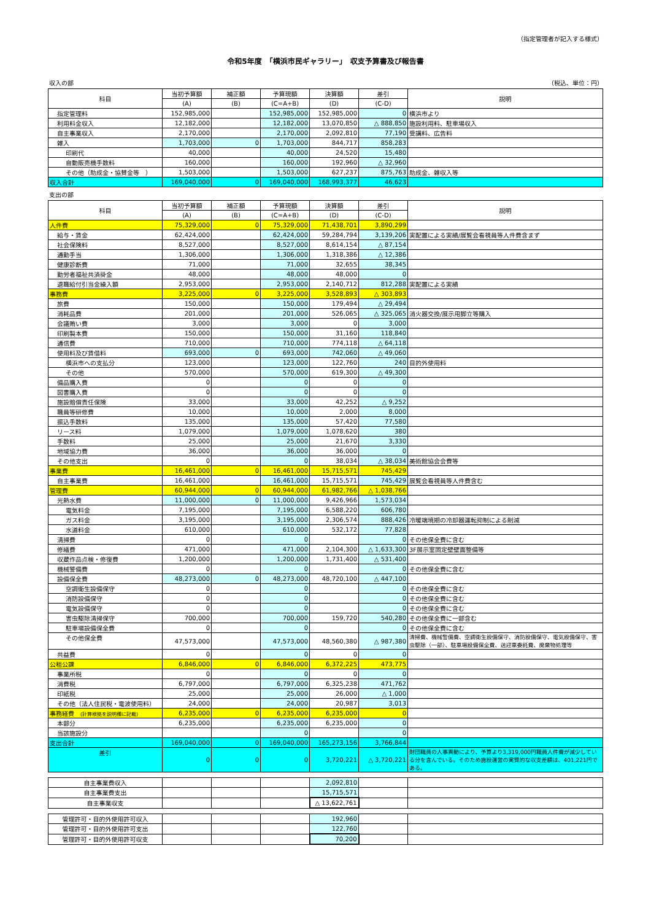（指定管理者が記入する様式）
令和5年度　「横浜市民ギャラリー」　収支予算書及び報告書
収入の部 （税込、単位：円）
| 科目 | 当初予算額 | 補正額 | 予算現額 | 決算額 | 差引 | 説明 |
| --- | --- | --- | --- | --- | --- | --- |
| | (A) | (B) | (C=A+B) | (D) | (C-D) | |
| 指定管理料 | 152,985,000 | | 152,985,000 | 152,985,000 | 0 | 横浜市より |
| 利用料金収入 | 12,182,000 | | 12,182,000 | 13,070,850 | △ 888,850 | 施設利用料、駐車場収入 |
| 自主事業収入 | 2,170,000 | | 2,170,000 | 2,092,810 | 77,190 | 受講料、広告料 |
| 雑入 | 1,703,000 | 0 | 1,703,000 | 844,717 | 858,283 | |
| 印刷代 | 40,000 | | 40,000 | 24,520 | 15,480 | |
| 自動販売機手数料 | 160,000 | | 160,000 | 192,960 | △ 32,960 | |
| その他（助成金・協賛金等 ） | 1,503,000 | | 1,503,000 | 627,237 | 875,763 | 助成金、雑収入等 |
| 収入合計 | 169,040,000 | 0 | 169,040,000 | 168,993,377 | 46,623 | |
支出の部
| 科目 | 当初予算額 | 補正額 | 予算現額 | 決算額 | 差引 | 説明 |
| --- | --- | --- | --- | --- | --- | --- |
| | (A) | (B) | (C=A+B) | (D) | (C-D) | |
| 人件費 | 75,329,000 | 0 | 75,329,000 | 71,438,701 | 3,890,299 | |
| 給与・賃金 | 62,424,000 | | 62,424,000 | 59,284,794 | 3,139,206 | 実配置による実績/展覧会看視員等人件費含まず |
| 社会保険料 | 8,527,000 | | 8,527,000 | 8,614,154 | △ 87,154 | |
| 通勤手当 | 1,306,000 | | 1,306,000 | 1,318,386 | △ 12,386 | |
| 健康診断費 | 71,000 | | 71,000 | 32,655 | 38,345 | |
| 勤労者福祉共済掛金 | 48,000 | | 48,000 | 48,000 | 0 | |
| 退職給付引当金繰入額 | 2,953,000 | | 2,953,000 | 2,140,712 | 812,288 | 実配置による実績 |
| 事務費 | 3,225,000 | 0 | 3,225,000 | 3,528,893 | △ 303,893 | |
| 旅費 | 150,000 | | 150,000 | 179,494 | △ 29,494 | |
| 消耗品費 | 201,000 | | 201,000 | 526,065 | △ 325,065 | 消火器交換/展示用脚立等購入 |
| 会議賄い費 | 3,000 | | 3,000 | 0 | 3,000 | |
| 印刷製本費 | 150,000 | | 150,000 | 31,160 | 118,840 | |
| 通信費 | 710,000 | | 710,000 | 774,118 | △ 64,118 | |
| 使用料及び賃借料 | 693,000 | 0 | 693,000 | 742,060 | △ 49,060 | |
| 横浜市への支払分 | 123,000 | | 123,000 | 122,760 | 240 | 目的外使用料 |
| その他 | 570,000 | | 570,000 | 619,300 | △ 49,300 | |
| 備品購入費 | 0 | | 0 | 0 | 0 | |
| 図書購入費 | 0 | | 0 | 0 | 0 | |
| 施設賠償責任保険 | 33,000 | | 33,000 | 42,252 | △ 9,252 | |
| 職員等研修費 | 10,000 | | 10,000 | 2,000 | 8,000 | |
| 振込手数料 | 135,000 | | 135,000 | 57,420 | 77,580 | |
| リース料 | 1,079,000 | | 1,079,000 | 1,078,620 | 380 | |
| 手数料 | 25,000 | | 25,000 | 21,670 | 3,330 | |
| 地域協力費 | 36,000 | | 36,000 | 36,000 | 0 | |
| その他支出 | 0 | | 0 | 38,034 | △ 38,034 | 美術館協会会費等 |
| 事業費 | 16,461,000 | 0 | 16,461,000 | 15,715,571 | 745,429 | |
| 自主事業費 | 16,461,000 | | 16,461,000 | 15,715,571 | 745,429 | 展覧会看視員等人件費含む |
| 管理費 | 60,944,000 | 0 | 60,944,000 | 61,982,766 | △ 1,038,766 | |
| 光熱水費 | 11,000,000 | 0 | 11,000,000 | 9,426,966 | 1,573,034 | |
| 電気料金 | 7,195,000 | | 7,195,000 | 6,588,220 | 606,780 | |
| ガス料金 | 3,195,000 | | 3,195,000 | 2,306,574 | 888,426 | 冷暖端境期の冷却器運転抑制による削減 |
| 水道料金 | 610,000 | | 610,000 | 532,172 | 77,828 | |
| 清掃費 | 0 | | 0 | | 0 | その他保全費に含む |
| 修繕費 | 471,000 | | 471,000 | 2,104,300 | △ 1,633,300 | 3F展示室固定壁壁面整備等 |
| 収蔵作品点検・修復費 | 1,200,000 | | 1,200,000 | 1,731,400 | △ 531,400 | |
| 機械警備費 | 0 | | 0 | | 0 | その他保全費に含む |
| 設備保全費 | 48,273,000 | 0 | 48,273,000 | 48,720,100 | △ 447,100 | |
| 空調衛生設備保守 | 0 | | 0 | | 0 | その他保全費に含む |
| 消防設備保守 | 0 | | 0 | | 0 | その他保全費に含む |
| 電気設備保守 | 0 | | 0 | | 0 | その他保全費に含む |
| 害虫駆除清掃保守 | 700,000 | | 700,000 | 159,720 | 540,280 | その他保全費に一部含む |
| 駐車場設備保全費 | 0 | | 0 | | 0 | その他保全費に含む |
| その他保全費 | 47,573,000 | | 47,573,000 | 48,560,380 | △ 987,380 | 清掃費、機械警備費、空調衛生設備保守、消防設備保守、電気設備保守、害虫駆除（一部）、駐車場設備保全費、送迎車委託費、廃棄物処理等 |
| 共益費 | 0 | | 0 | 0 | 0 | |
| 公租公課 | 6,846,000 | 0 | 6,846,000 | 6,372,225 | 473,775 | |
| 事業所税 | 0 | | 0 | 0 | 0 | |
| 消費税 | 6,797,000 | | 6,797,000 | 6,325,238 | 471,762 | |
| 印紙税 | 25,000 | | 25,000 | 26,000 | △ 1,000 | |
| その他（法人住民税・電波使用料） | 24,000 | | 24,000 | 20,987 | 3,013 | |
| 事務経費 (計算根拠を説明欄に記載) | 6,235,000 | 0 | 6,235,000 | 6,235,000 | 0 | |
| 本部分 | 6,235,000 | | 6,235,000 | 6,235,000 | 0 | |
| 当該施設分 | | | 0 | | 0 | |
| 支出合計 | 169,040,000 | 0 | 169,040,000 | 165,273,156 | 3,766,844 | |
| 差引 | 0 | 0 | 0 | 3,720,221 | △ 3,720,221 | 財団職員の人事異動により、予算より3,319,000円職員人件費が減少している分を含んでいる。そのため施設運営の実質的な収支差額は、401,221円である。 |
| 自主事業費収入 | | | | 2,092,810 | | |
| 自主事業費支出 | | | | 15,715,571 | | |
| 自主事業収支 | | | | △ 13,622,761 | | |
| 管理許可・目的外使用許可収入 | | | | 192,960 | | |
| 管理許可・目的外使用許可支出 | | | | 122,760 | | |
| 管理許可・目的外使用許可収支 | | | | 70,200 | | |